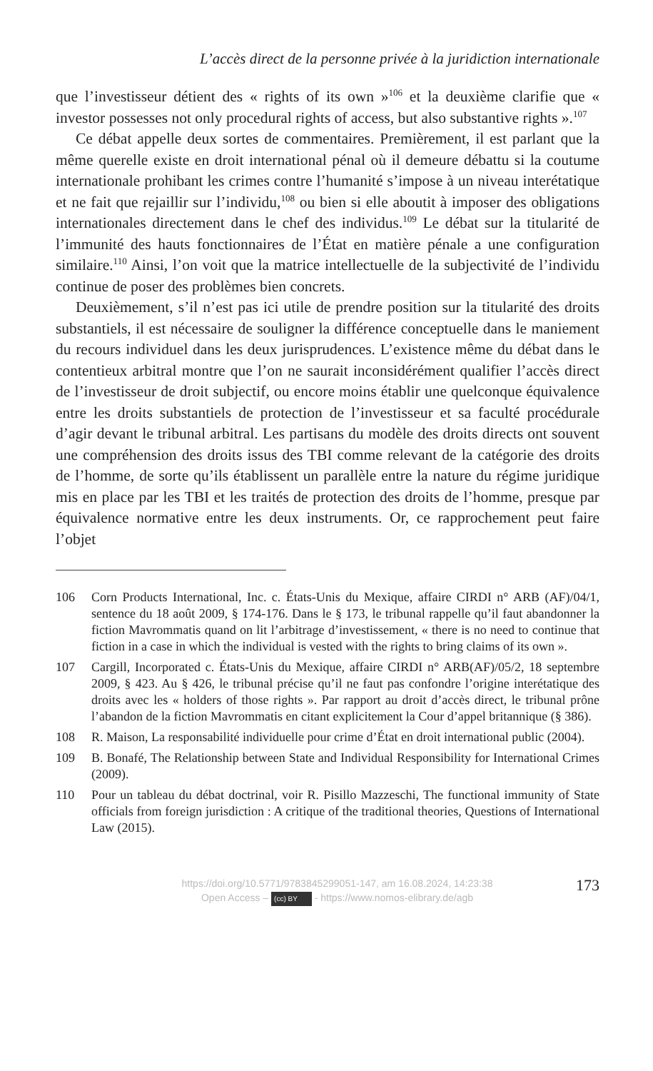L’accès direct de la personne privée à la juridiction internationale
que l’investisseur détient des « rights of its own »<sup>106</sup> et la deuxième clarifie que « investor possesses not only procedural rights of access, but also substantive rights ».<sup>107</sup>
Ce débat appelle deux sortes de commentaires. Premièrement, il est parlant que la même querelle existe en droit international pénal où il demeure débattu si la coutume internationale prohibant les crimes contre l’humanité s’impose à un niveau interétatique et ne fait que rejaillir sur l’individu,<sup>108</sup> ou bien si elle aboutit à imposer des obligations internationales directement dans le chef des individus.<sup>109</sup> Le débat sur la titularité de l’immunité des hauts fonctionnaires de l’État en matière pénale a une configuration similaire.<sup>110</sup> Ainsi, l’on voit que la matrice intellectuelle de la subjectivité de l’individu continue de poser des problèmes bien concrets.
Deuxièmement, s’il n’est pas ici utile de prendre position sur la titularité des droits substantiels, il est nécessaire de souligner la différence conceptuelle dans le maniement du recours individuel dans les deux jurisprudences. L’existence même du débat dans le contentieux arbitral montre que l’on ne saurait inconsidérément qualifier l’accès direct de l’investisseur de droit subjectif, ou encore moins établir une quelconque équivalence entre les droits substantiels de protection de l’investisseur et sa faculté procédurale d’agir devant le tribunal arbitral. Les partisans du modèle des droits directs ont souvent une compréhension des droits issus des TBI comme relevant de la catégorie des droits de l’homme, de sorte qu’ils établissent un parallèle entre la nature du régime juridique mis en place par les TBI et les traités de protection des droits de l’homme, presque par équivalence normative entre les deux instruments. Or, ce rapprochement peut faire l’objet
106 Corn Products International, Inc. c. États-Unis du Mexique, affaire CIRDI n° ARB (AF)/04/1, sentence du 18 août 2009, § 174-176. Dans le § 173, le tribunal rappelle qu’il faut abandonner la fiction Mavrommatis quand on lit l’arbitrage d’investissement, « there is no need to continue that fiction in a case in which the individual is vested with the rights to bring claims of its own ».
107 Cargill, Incorporated c. États-Unis du Mexique, affaire CIRDI n° ARB(AF)/05/2, 18 septembre 2009, § 423. Au § 426, le tribunal précise qu’il ne faut pas confondre l’origine interétatique des droits avec les « holders of those rights ». Par rapport au droit d’accès direct, le tribunal prône l’abandon de la fiction Mavrommatis en citant explicitement la Cour d’appel britannique (§ 386).
108 R. Maison, La responsabilité individuelle pour crime d’État en droit international public (2004).
109 B. Bonafé, The Relationship between State and Individual Responsibility for International Crimes (2009).
110 Pour un tableau du débat doctrinal, voir R. Pisillo Mazzeschi, The functional immunity of State officials from foreign jurisdiction : A critique of the traditional theories, Questions of International Law (2015).
https://doi.org/10.5771/9783845299051-147, am 16.08.2024, 14:23:38
Open Access – (cc) BY - https://www.nomos-elibrary.de/agb
173